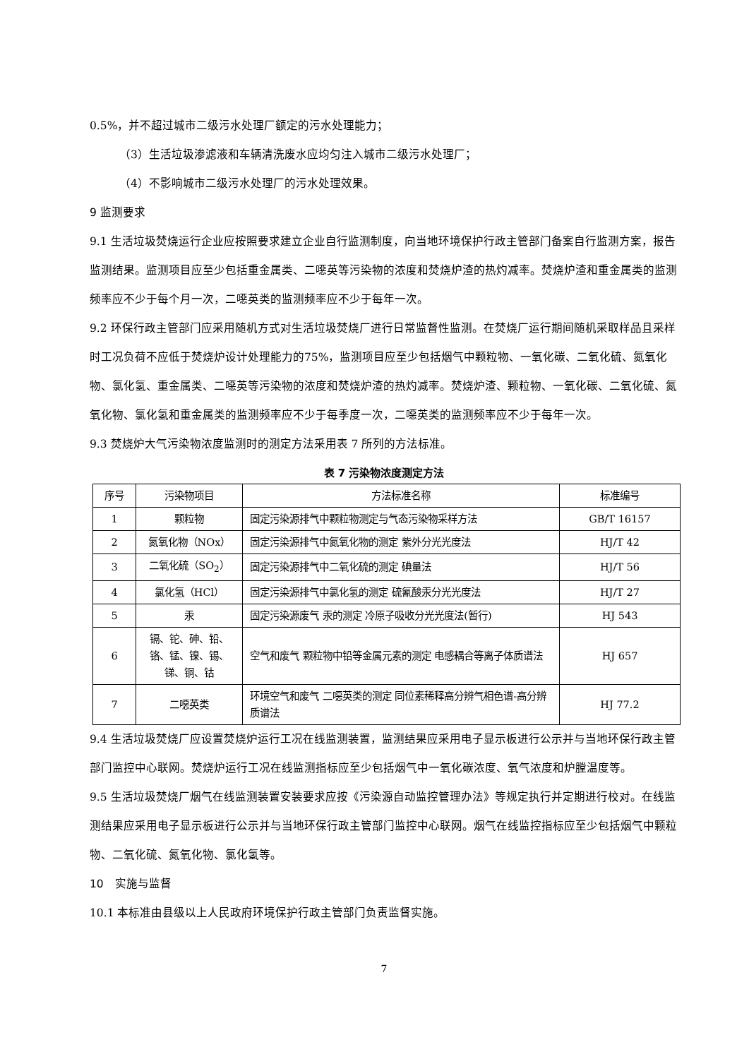0.5%，并不超过城市二级污水处理厂额定的污水处理能力；
（3）生活垃圾渗滤液和车辆清洗废水应均匀注入城市二级污水处理厂；
（4）不影响城市二级污水处理厂的污水处理效果。
9 监测要求
9.1 生活垃圾焚烧运行企业应按照要求建立企业自行监测制度，向当地环境保护行政主管部门备案自行监测方案，报告监测结果。监测项目应至少包括重金属类、二噁英等污染物的浓度和焚烧炉渣的热灼减率。焚烧炉渣和重金属类的监测频率应不少于每个月一次，二噁英类的监测频率应不少于每年一次。
9.2 环保行政主管部门应采用随机方式对生活垃圾焚烧厂进行日常监督性监测。在焚烧厂运行期间随机采取样品且采样时工况负荷不应低于焚烧炉设计处理能力的75%，监测项目应至少包括烟气中颗粒物、一氧化碳、二氧化硫、氮氧化物、氯化氢、重金属类、二噁英等污染物的浓度和焚烧炉渣的热灼减率。焚烧炉渣、颗粒物、一氧化碳、二氧化硫、氮氧化物、氯化氢和重金属类的监测频率应不少于每季度一次，二噁英类的监测频率应不少于每年一次。
9.3 焚烧炉大气污染物浓度监测时的测定方法采用表 7 所列的方法标准。
表 7 污染物浓度测定方法
| 序号 | 污染物项目 | 方法标准名称 | 标准编号 |
| --- | --- | --- | --- |
| 1 | 颗粒物 | 固定污染源排气中颗粒物测定与气态污染物采样方法 | GB/T 16157 |
| 2 | 氮氧化物（NOx） | 固定污染源排气中氮氧化物的测定 紫外分光光度法 | HJ/T 42 |
| 3 | 二氧化硫（SO<sub>2</sub>） | 固定污染源排气中二氧化硫的测定 碘量法 | HJ/T 56 |
| 4 | 氯化氢（HCl） | 固定污染源排气中氯化氢的测定 硫氰酸汞分光光度法 | HJ/T 27 |
| 5 | 汞 | 固定污染源废气 汞的测定 冷原子吸收分光光度法(暂行) | HJ 543 |
| 6 | 镉、铊、砷、铅、铬、锰、镍、锡、锑、铜、钴 | 空气和废气 颗粒物中铅等金属元素的测定 电感耦合等离子体质谱法 | HJ 657 |
| 7 | 二噁英类 | 环境空气和废气 二噁英类的测定 同位素稀释高分辨气相色谱-高分辨质谱法 | HJ 77.2 |
9.4 生活垃圾焚烧厂应设置焚烧炉运行工况在线监测装置，监测结果应采用电子显示板进行公示并与当地环保行政主管部门监控中心联网。焚烧炉运行工况在线监测指标应至少包括烟气中一氧化碳浓度、氧气浓度和炉膛温度等。
9.5 生活垃圾焚烧厂烟气在线监测装置安装要求应按《污染源自动监控管理办法》等规定执行并定期进行校对。在线监测结果应采用电子显示板进行公示并与当地环保行政主管部门监控中心联网。烟气在线监控指标应至少包括烟气中颗粒物、二氧化硫、氮氧化物、氯化氢等。
10　实施与监督
10.1 本标准由县级以上人民政府环境保护行政主管部门负责监督实施。
7